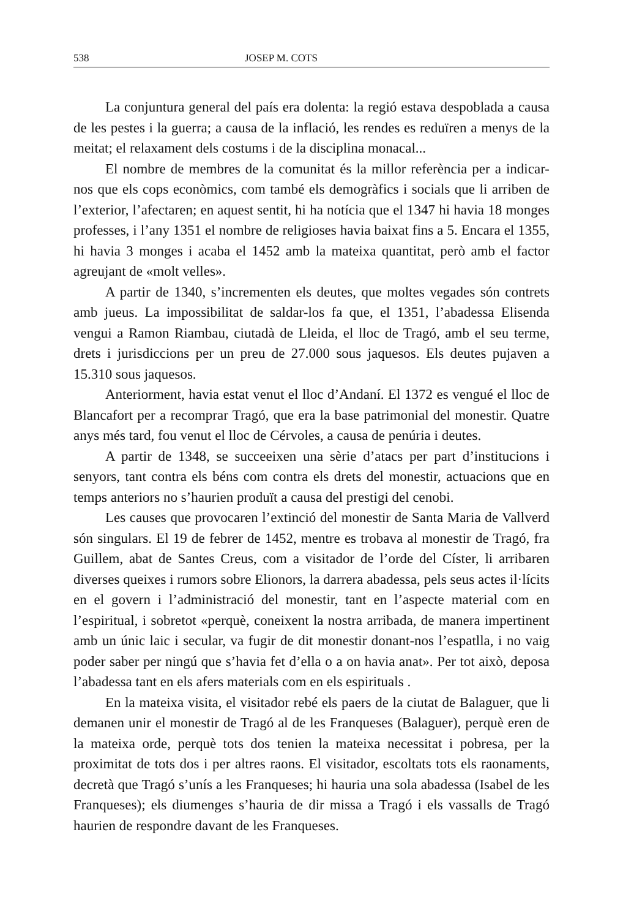538 JOSEP M. COTS
La conjuntura general del país era dolenta: la regió estava despoblada a causa de les pestes i la guerra; a causa de la inflació, les rendes es reduïren a menys de la meitat; el relaxament dels costums i de la disciplina monacal...
El nombre de membres de la comunitat és la millor referència per a indicar-nos que els cops econòmics, com també els demogràfics i socials que li arriben de l’exterior, l’afectaren; en aquest sentit, hi ha notícia que el 1347 hi havia 18 monges professes, i l’any 1351 el nombre de religioses havia baixat fins a 5. Encara el 1355, hi havia 3 monges i acaba el 1452 amb la mateixa quantitat, però amb el factor agreujant de «molt velles».
A partir de 1340, s’incrementen els deutes, que moltes vegades són contrets amb jueus. La impossibilitat de saldar-los fa que, el 1351, l’abadessa Elisenda vengui a Ramon Riambau, ciutadà de Lleida, el lloc de Tragó, amb el seu terme, drets i jurisdiccions per un preu de 27.000 sous jaquesos. Els deutes pujaven a 15.310 sous jaquesos.
Anteriorment, havia estat venut el lloc d’Andaní. El 1372 es vengué el lloc de Blancafort per a recomprar Tragó, que era la base patrimonial del monestir. Quatre anys més tard, fou venut el lloc de Cérvoles, a causa de penúria i deutes.
A partir de 1348, se succeeixen una sèrie d’atacs per part d’institucions i senyors, tant contra els béns com contra els drets del monestir, actuacions que en temps anteriors no s’haurien produït a causa del prestigi del cenobi.
Les causes que provocaren l’extinció del monestir de Santa Maria de Vallverd són singulars. El 19 de febrer de 1452, mentre es trobava al monestir de Tragó, fra Guillem, abat de Santes Creus, com a visitador de l’orde del Císter, li arribaren diverses queixes i rumors sobre Elionors, la darrera abadessa, pels seus actes il·lícits en el govern i l’administració del monestir, tant en l’aspecte material com en l’espiritual, i sobretot «perquè, coneixent la nostra arribada, de manera impertinent amb un únic laic i secular, va fugir de dit monestir donant-nos l’espatlla, i no vaig poder saber per ningú que s’havia fet d’ella o a on havia anat». Per tot això, deposa l’abadessa tant en els afers materials com en els espirituals .
En la mateixa visita, el visitador rebé els paers de la ciutat de Balaguer, que li demanen unir el monestir de Tragó al de les Franqueses (Balaguer), perquè eren de la mateixa orde, perquè tots dos tenien la mateixa necessitat i pobresa, per la proximitat de tots dos i per altres raons. El visitador, escoltats tots els raonaments, decretà que Tragó s’unís a les Franqueses; hi hauria una sola abadessa (Isabel de les Franqueses); els diumenges s’hauria de dir missa a Tragó i els vassalls de Tragó haurien de respondre davant de les Franqueses.